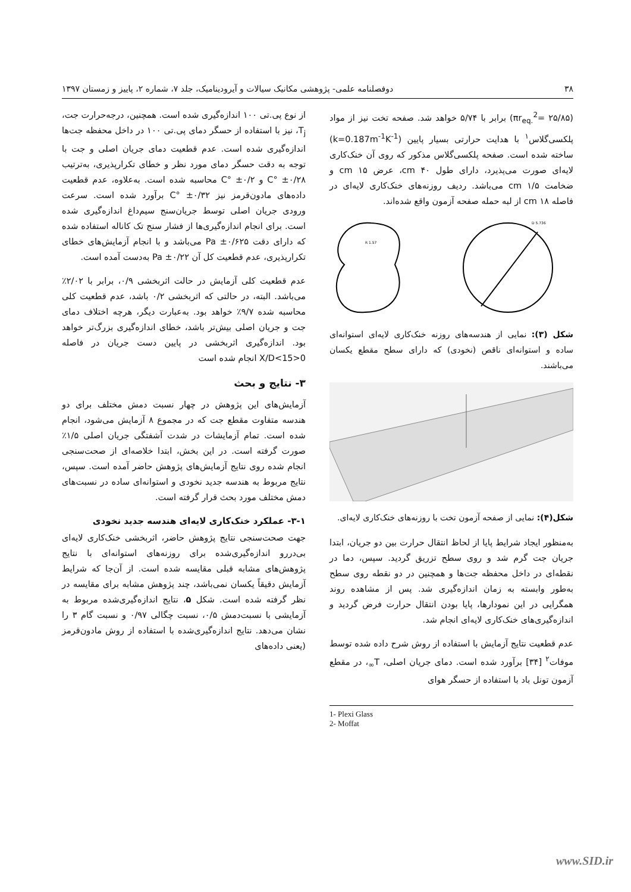۳۸ دوفصلنامه علمی- پژوهشی مکانیک سیالات و آیرودینامیک، جلد ۷، شماره ۲، پاییز و زمستان ۱۳۹۷
(πr<sub>eq.</sub><sup>2</sup>= ۲۵/۸۵) برابر با ۵/۷۴ خواهد شد. صفحه تخت نیز از مواد پلکسی‌گلاس<sup>۱</sup> با هدایت حرارتی بسیار پایین (k=0.187m<sup>-1</sup>K<sup>-1</sup>) ساخته شده است. صفحه پلکسی‌گلاس مذکور که روی آن خنک‌کاری لایه‌ای صورت می‌پذیرد، دارای طول ۴۰ cm، عرض ۱۵ cm و ضخامت ۱/۵ cm می‌باشد. ردیف روزنه‌های خنک‌کاری لایه‌ای در فاصله ۱۸ cm از لبه حمله صفحه آزمون واقع شده‌اند.
R 1.57
D 5.736
شکل (۳): نمایی از هندسه‌های روزنه خنک‌کاری لایه‌ای استوانه‌ای ساده و استوانه‌ای ناقص (نخودی) که دارای سطح مقطع یکسان می‌باشند.
شکل(۴): نمایی از صفحه آزمون تخت با روزنه‌های خنک‌کاری لایه‌ای.
به‌منظور ایجاد شرایط پایا از لحاظ انتقال حرارت بین دو جریان، ابتدا جریان جت گرم شد و روی سطح تزریق گردید. سپس، دما در نقطه‌ای در داخل محفظه جت‌ها و همچنین در دو نقطه روی سطح به‌طور وابسته به زمان اندازه‌گیری شد. پس از مشاهده روند همگرایی در این نمودارها، پایا بودن انتقال حرارت فرض گردید و اندازه‌گیری‌های خنک‌کاری لایه‌ای انجام شد.
عدم قطعیت نتایج آزمایش با استفاده از روش شرح داده شده توسط موفات<sup>۲</sup> [۳۴] برآورد شده است. دمای جریان اصلی، T<sub>∞</sub>، در مقطع آزمون تونل باد با استفاده از حسگر هوای
1- Plexi Glass
2- Moffat
از نوع پی.تی ۱۰۰ اندازه‌گیری شده است. همچنین، درجه‌حرارت جت، T<sub>j</sub>، نیز با استفاده از حسگر دمای پی.تی ۱۰۰ در داخل محفظه جت‌ها اندازه‌گیری شده است. عدم قطعیت دمای جریان اصلی و جت با توجه به دقت حسگر دمای مورد نظر و خطای تکرارپذیری، به‌ترتیب ۰/۲۸± °C و ۰/۲± °C محاسبه شده است. به‌علاوه، عدم قطعیت داده‌های مادون‌قرمز نیز ۰/۳۲± °C برآورد شده است. سرعت ورودی جریان اصلی توسط جریان‌سنج سیم‌داغ اندازه‌گیری شده است. برای انجام اندازه‌گیری‌ها از فشار سنج تک کاناله استفاده شده که دارای دقت ۰/۶۲۵± Pa می‌باشد و با انجام آزمایش‌های خطای تکرارپذیری، عدم قطعیت کل آن ۰/۲۲± Pa به‌دست آمده است.
عدم قطعیت کلی آزمایش در حالت اثربخشی ۰/۹، برابر با ۲/۰۲٪ می‌باشد. البته، در حالتی که اثربخشی ۰/۲ باشد، عدم قطعیت کلی محاسبه شده ۹/۷٪ خواهد بود. به‌عبارت دیگر، هرچه اختلاف دمای جت و جریان اصلی بیش‌تر باشد، خطای اندازه‌گیری بزرگ‌تر خواهد بود. اندازه‌گیری اثربخشی در پایین دست جریان در فاصله 0<X/D<15 انجام شده است
۳- نتایج و بحث
آزمایش‌های این پژوهش در چهار نسبت دمش مختلف برای دو هندسه متفاوت مقطع جت که در مجموع ۸ آزمایش می‌شود، انجام شده است. تمام آزمایشات در شدت آشفتگی جریان اصلی ۱/۵٪ صورت گرفته است. در این بخش، ابتدا خلاصه‌ای از صحت‌سنجی انجام شده روی نتایج آزمایش‌های پژوهش حاضر آمده است. سپس، نتایج مربوط به هندسه جدید نخودی و استوانه‌ای ساده در نسبت‌های دمش مختلف مورد بحث قرار گرفته است.
۳-۱- عملکرد خنک‌کاری لایه‌ای هندسه جدید نخودی
جهت صحت‌سنجی نتایج پژوهش حاضر، اثربخشی خنک‌کاری لایه‌ای بی‌دررو اندازه‌گیری‌شده برای روزنه‌های استوانه‌ای با نتایج پژوهش‌های مشابه قبلی مقایسه شده است. از آن‌جا که شرایط آزمایش دقیقاً یکسان نمی‌باشد، چند پژوهش مشابه برای مقایسه در نظر گرفته شده است. شکل ۵، نتایج اندازه‌گیری‌شده مربوط به آزمایشی با نسبت‌دمش ۰/۵، نسبت چگالی ۰/۹۷ و نسبت گام ۳ را نشان می‌دهد. نتایج اندازه‌گیری‌شده با استفاده از روش مادون‌قرمز (یعنی داده‌های
www.SID.ir